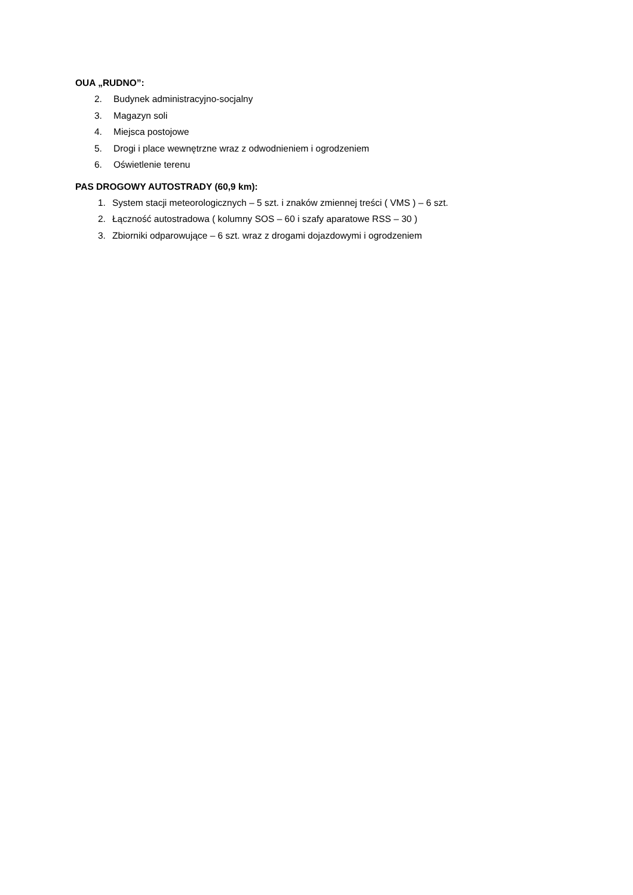OUA „RUDNO”:
2. Budynek administracyjno-socjalny
3. Magazyn soli
4. Miejsca postojowe
5. Drogi i place wewnętrzne wraz z odwodnieniem i ogrodzeniem
6. Oświetlenie terenu
PAS DROGOWY AUTOSTRADY (60,9 km):
1. System stacji meteorologicznych – 5 szt. i znaków zmiennej treści ( VMS ) – 6 szt.
2. Łączność autostradowa ( kolumny SOS – 60 i szafy aparatowe RSS – 30 )
3. Zbiorniki odparowujące – 6 szt. wraz z drogami dojazdowymi i ogrodzeniem